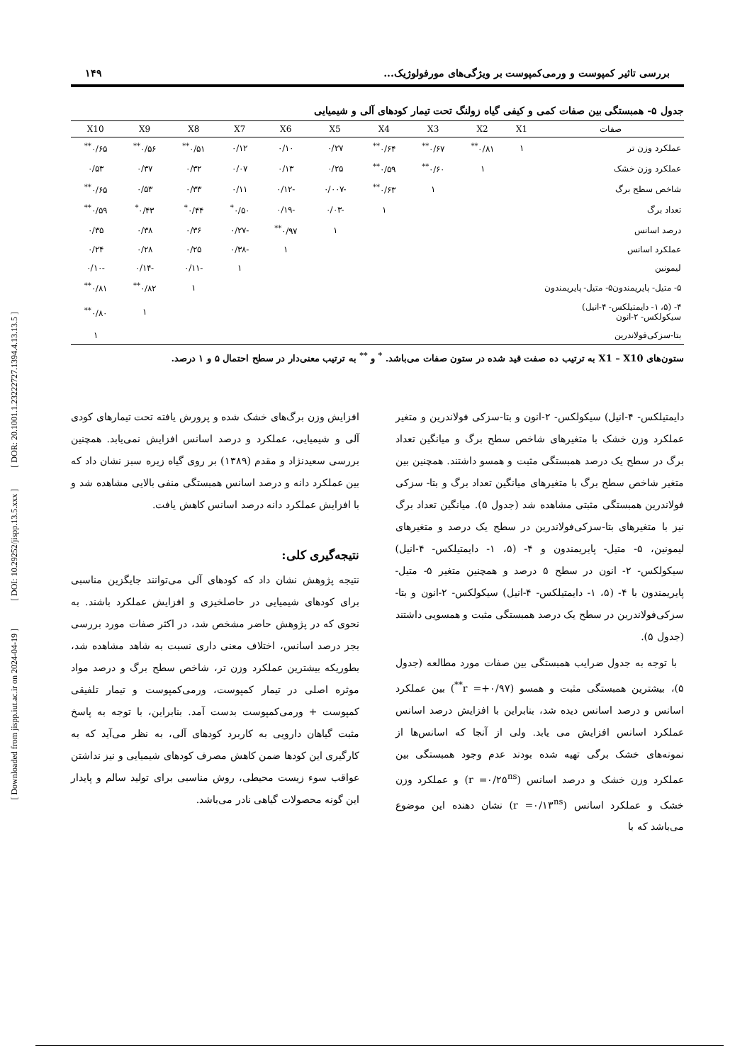[ Downloaded from jispp.iut.ac.ir on 2024-04-19 ] [ DOI: 10.29252/jispp.13.5.xxx ] [ DOR: 20.1001.1.23222727.1394.4.13.13.5 ]
بررسی تاثیر کمپوست و ورمی‌کمپوست بر ویژگی‌های مورفولوژیک... ۱۴۹
جدول ۵- همبستگی بین صفات کمی و کیفی گیاه زولنگ تحت تیمار کودهای آلی و شیمیایی
| صفات | X1 | X2 | X3 | X4 | X5 | X6 | X7 | X8 | X9 | X10 |
| --- | --- | --- | --- | --- | --- | --- | --- | --- | --- | --- |
| عملکرد وزن تر | ۱ | ۰/۸۱<sup>**</sup> | ۰/۶۷<sup>**</sup> | ۰/۶۴<sup>**</sup> | ۰/۲۷ | ۰/۱۰ | ۰/۱۲ | ۰/۵۱<sup>**</sup> | ۰/۵۶<sup>**</sup> | ۰/۶۵<sup>**</sup> |
| عملکرد وزن خشک | | ۱ | ۰/۶۰<sup>**</sup> | ۰/۵۹<sup>**</sup> | ۰/۲۵ | ۰/۱۳ | ۰/۰۷ | ۰/۳۲ | ۰/۳۷ | ۰/۵۳ |
| شاخص سطح برگ | | | ۱ | ۰/۶۳<sup>**</sup> | -۰/۰۰۷ | -۰/۱۲ | ۰/۱۱ | ۰/۳۳ | ۰/۵۳ | ۰/۶۵<sup>**</sup> |
| تعداد برگ | | | | ۱ | -۰/۰۳ | -۰/۱۹ | ۰/۵۰<sup>*</sup> | ۰/۴۴<sup>*</sup> | ۰/۴۳<sup>*</sup> | ۰/۵۹<sup>**</sup> |
| درصد اسانس | | | | | ۱ | ۰/۹۷<sup>**</sup> | -۰/۲۷ | ۰/۳۶ | ۰/۳۸ | ۰/۳۵ |
| عملکرد اسانس | | | | | | ۱ | -۰/۳۸ | ۰/۲۵ | ۰/۲۸ | ۰/۲۴ |
| لیمونین | | | | | | | ۱ | -۰/۱۱ | -۰/۱۴ | -۰/۱۰ |
| ۵- متیل- پایریمندون۵- متیل- پایریمندون | | | | | | | | ۱ | ۰/۸۲<sup>**</sup> | ۰/۸۱<sup>**</sup> |
| ۴- (۵، ۱- دایمتیلکس- ۴-انیل) سیکولکس- ۲-انون | | | | | | | | | ۱ | ۰/۸۰<sup>**</sup> |
| بتا-سزکی‌فولاندرین | | | | | | | | | | ۱ |
ستون‌های X1 – X10 به ترتیب ده صفت قید شده در ستون صفات می‌باشد. <sup>*</sup> و <sup>**</sup> به ترتیب معنی‌دار در سطح احتمال ۵ و ۱ درصد.
دایمتیلکس- ۴-انیل) سیکولکس- ۲-انون و بتا-سزکی فولاندرین و متغیر عملکرد وزن خشک با متغیرهای شاخص سطح برگ و میانگین تعداد برگ در سطح یک درصد همبستگی مثبت و همسو داشتند. همچنین بین متغیر شاخص سطح برگ با متغیرهای میانگین تعداد برگ و بتا- سزکی فولاندرین همبستگی مثبتی مشاهده شد (جدول ۵). میانگین تعداد برگ نیز با متغیرهای بتا-سزکی‌فولاندرین در سطح یک درصد و متغیرهای لیمونین، ۵- متیل- پایریمندون و ۴- (۵، ۱- دایمتیلکس- ۴-انیل) سیکولکس- ۲- انون در سطح ۵ درصد و همچنین متغیر ۵- متیل- پایریمندون با ۴- (۵، ۱- دایمتیلکس- ۴-انیل) سیکولکس- ۲-انون و بتا- سزکی‌فولاندرین در سطح یک درصد همبستگی مثبت و همسویی داشتند (جدول ۵).
با توجه به جدول ضرایب همبستگی بین صفات مورد مطالعه (جدول ۵)، بیشترین همبستگی مثبت و همسو (r =+۰/۹۷<sup>**</sup>) بین عملکرد اسانس و درصد اسانس دیده شد، بنابراین با افزایش درصد اسانس عملکرد اسانس افزایش می یابد. ولی از آنجا که اسانس‌ها از نمونه‌های خشک برگی تهیه شده بودند عدم وجود همبستگی بین عملکرد وزن خشک و درصد اسانس (r =۰/۲۵<sup>ns</sup>) و عملکرد وزن خشک و عملکرد اسانس (r =۰/۱۳<sup>ns</sup>) نشان دهنده این موضوع می‌باشد که با
افزایش وزن برگ‌های خشک شده و پرورش یافته تحت تیمارهای کودی آلی و شیمیایی، عملکرد و درصد اسانس افزایش نمی‌یابد. همچنین بررسی سعیدنژاد و مقدم (۱۳۸۹) بر روی گیاه زیره سبز نشان داد که بین عملکرد دانه و درصد اسانس همبستگی منفی بالایی مشاهده شد و با افزایش عملکرد دانه درصد اسانس کاهش یافت.
نتیجه‌گیری کلی:
نتیجه پژوهش نشان داد که کودهای آلی می‌توانند جایگزین مناسبی برای کودهای شیمیایی در حاصلخیزی و افزایش عملکرد باشند. به نحوی که در پژوهش حاضر مشخص شد، در اکثر صفات مورد بررسی بجز درصد اسانس، اختلاف معنی داری نسبت به شاهد مشاهده شد، بطوریکه بیشترین عملکرد وزن تر، شاخص سطح برگ و درصد مواد موثره اصلی در تیمار کمپوست، ورمی‌کمپوست و تیمار تلفیقی کمپوست + ورمی‌کمپوست بدست آمد. بنابراین، با توجه به پاسخ مثبت گیاهان دارویی به کاربرد کودهای آلی، به نظر می‌آید که به کارگیری این کودها ضمن کاهش مصرف کودهای شیمیایی و نیز نداشتن عواقب سوء زیست محیطی، روش مناسبی برای تولید سالم و پایدار این گونه محصولات گیاهی نادر می‌باشد.